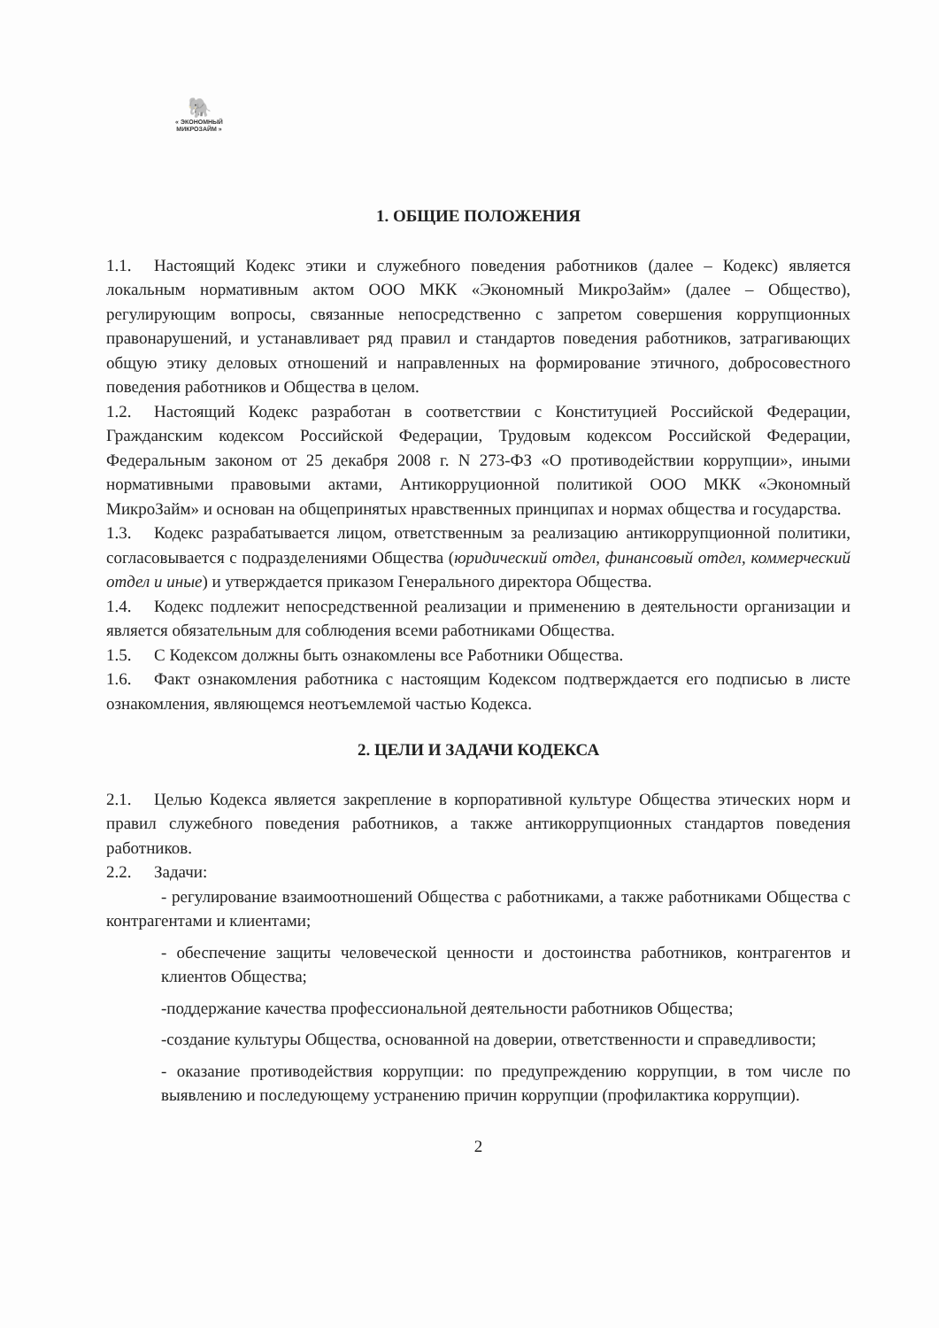🐘
« ЭКОНОМНЫЙ МИКРОЗАЙМ »
1. ОБЩИЕ ПОЛОЖЕНИЯ
1.1. Настоящий Кодекс этики и служебного поведения работников (далее – Кодекс) является локальным нормативным актом ООО МКК «Экономный МикроЗайм» (далее – Общество), регулирующим вопросы, связанные непосредственно с запретом совершения коррупционных правонарушений, и устанавливает ряд правил и стандартов поведения работников, затрагивающих общую этику деловых отношений и направленных на формирование этичного, добросовестного поведения работников и Общества в целом.
1.2. Настоящий Кодекс разработан в соответствии с Конституцией Российской Федерации, Гражданским кодексом Российской Федерации, Трудовым кодексом Российской Федерации, Федеральным законом от 25 декабря 2008 г. N 273-ФЗ «О противодействии коррупции», иными нормативными правовыми актами, Антикорруционной политикой ООО МКК «Экономный МикроЗайм» и основан на общепринятых нравственных принципах и нормах общества и государства.
1.3. Кодекс разрабатывается лицом, ответственным за реализацию антикоррупционной политики, согласовывается с подразделениями Общества (юридический отдел, финансовый отдел, коммерческий отдел и иные) и утверждается приказом Генерального директора Общества.
1.4. Кодекс подлежит непосредственной реализации и применению в деятельности организации и является обязательным для соблюдения всеми работниками Общества.
1.5. С Кодексом должны быть ознакомлены все Работники Общества.
1.6. Факт ознакомления работника с настоящим Кодексом подтверждается его подписью в листе ознакомления, являющемся неотъемлемой частью Кодекса.
2. ЦЕЛИ И ЗАДАЧИ КОДЕКСА
2.1. Целью Кодекса является закрепление в корпоративной культуре Общества этических норм и правил служебного поведения работников, а также антикоррупционных стандартов поведения работников.
2.2. Задачи:
- регулирование взаимоотношений Общества с работниками, а также работниками Общества с контрагентами и клиентами;
- обеспечение защиты человеческой ценности и достоинства работников, контрагентов и клиентов Общества;
-поддержание качества профессиональной деятельности работников Общества;
-создание культуры Общества, основанной на доверии, ответственности и справедливости;
- оказание противодействия коррупции: по предупреждению коррупции, в том числе по выявлению и последующему устранению причин коррупции (профилактика коррупции).
2